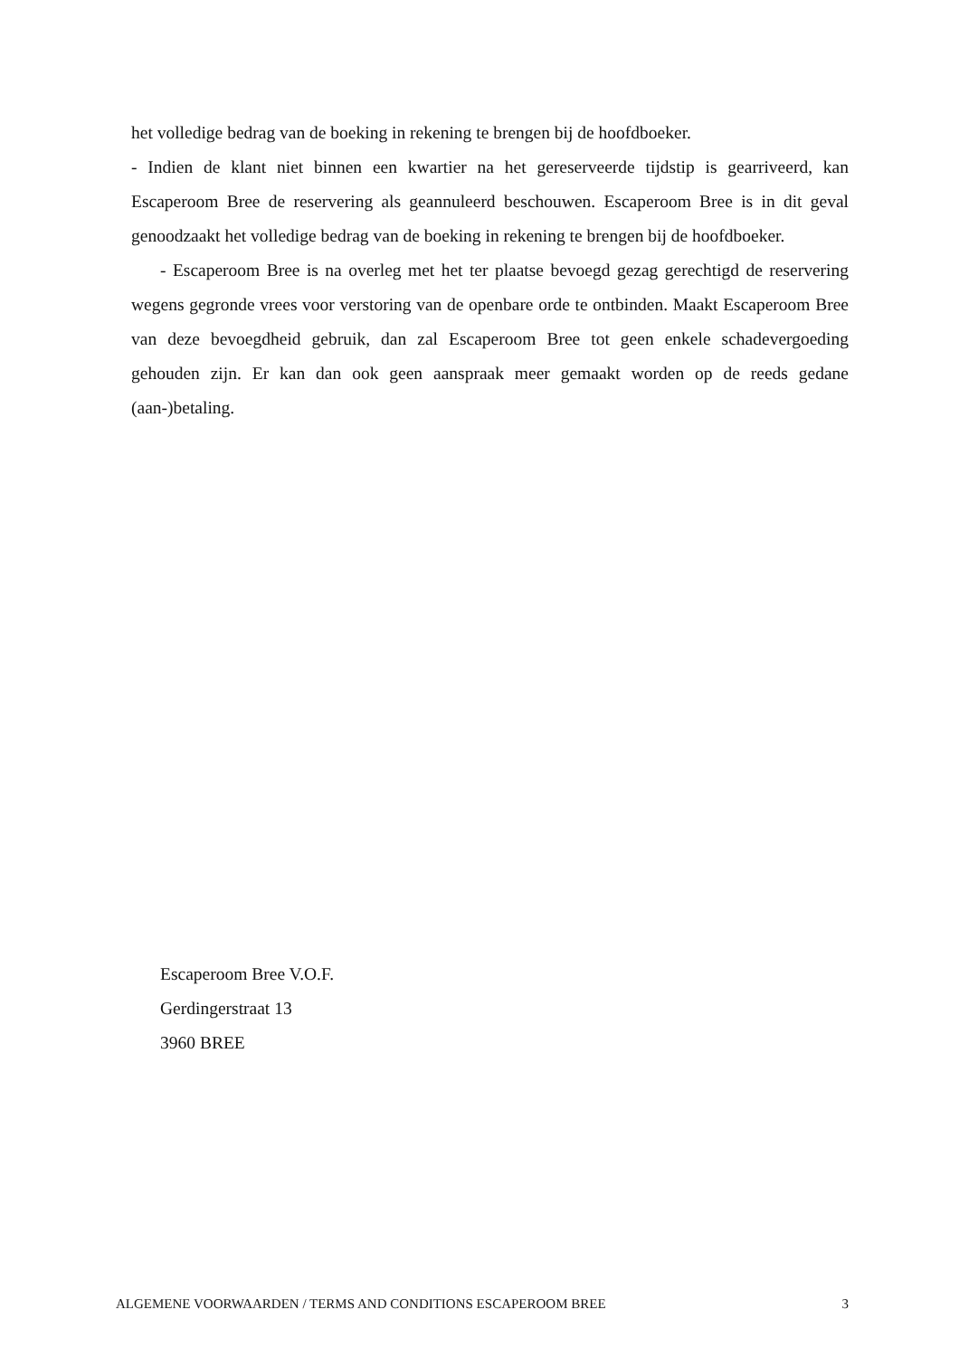het volledige bedrag van de boeking in rekening te brengen bij de hoofdboeker.
- Indien de klant niet binnen een kwartier na het gereserveerde tijdstip is gearriveerd, kan Escaperoom Bree de reservering als geannuleerd beschouwen. Escaperoom Bree is in dit geval genoodzaakt het volledige bedrag van de boeking in rekening te brengen bij de hoofdboeker.
- Escaperoom Bree is na overleg met het ter plaatse bevoegd gezag gerechtigd de reservering wegens gegronde vrees voor verstoring van de openbare orde te ontbinden. Maakt Escaperoom Bree van deze bevoegdheid gebruik, dan zal Escaperoom Bree tot geen enkele schadevergoeding gehouden zijn. Er kan dan ook geen aanspraak meer gemaakt worden op de reeds gedane (aan-)betaling.
Escaperoom Bree V.O.F.
Gerdingerstraat 13
3960 BREE
ALGEMENE VOORWAARDEN / TERMS AND CONDITIONS ESCAPEROOM BREE 3